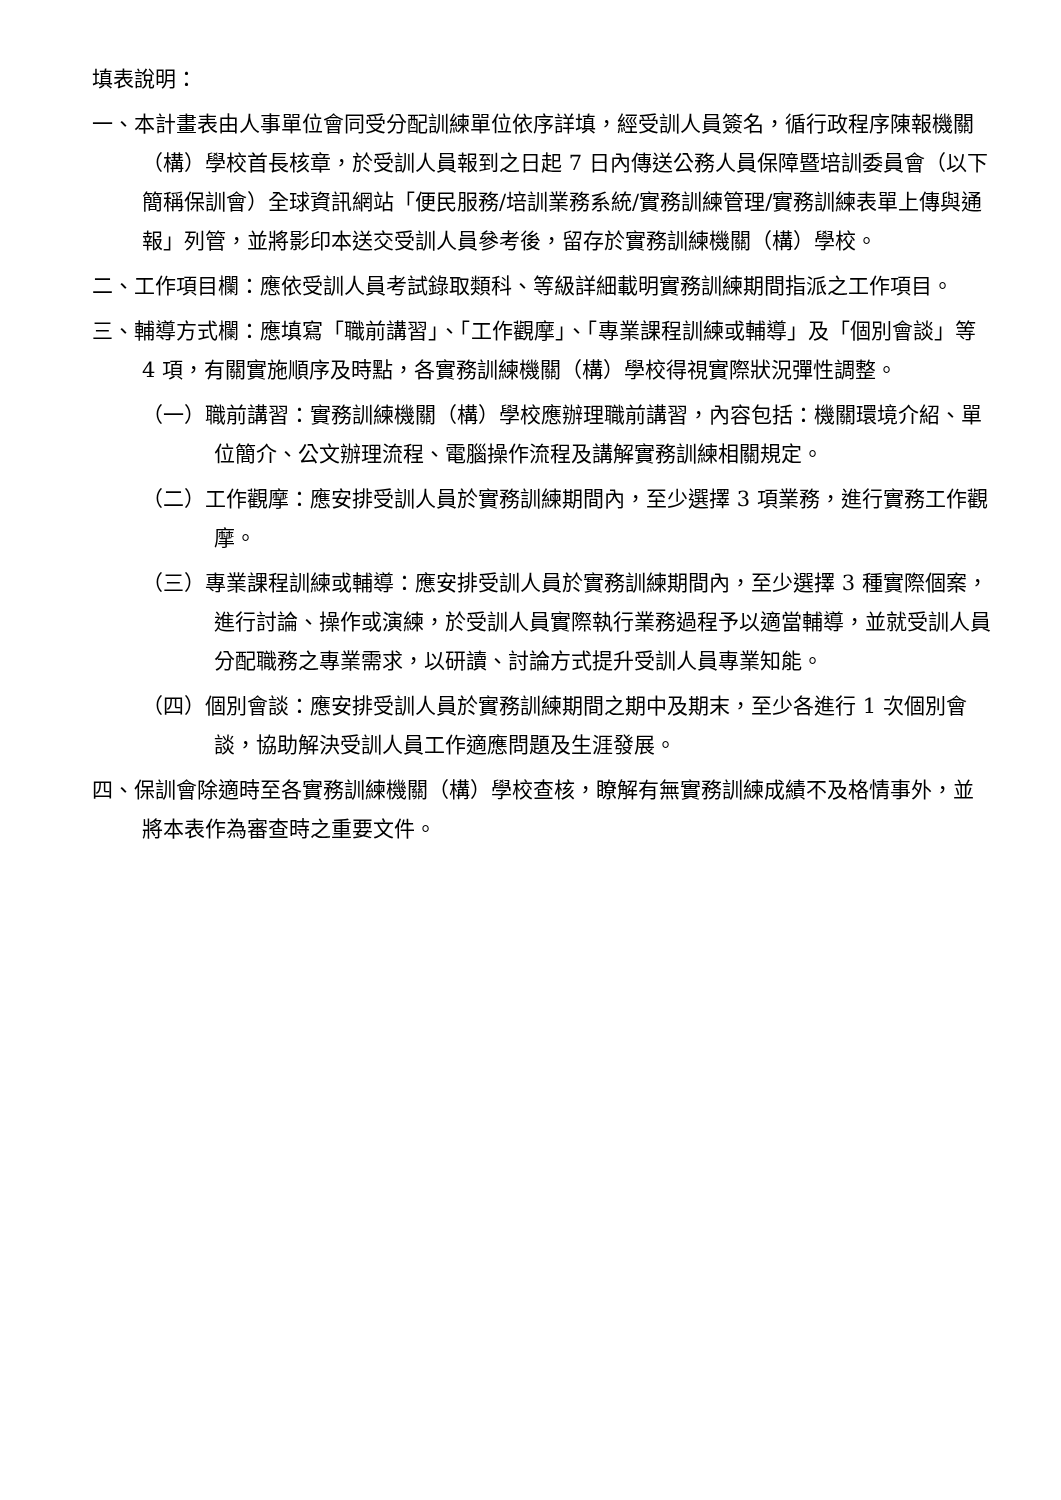填表說明：
一、本計畫表由人事單位會同受分配訓練單位依序詳填，經受訓人員簽名，循行政程序陳報機關（構）學校首長核章，於受訓人員報到之日起 7 日內傳送公務人員保障暨培訓委員會（以下簡稱保訓會）全球資訊網站「便民服務/培訓業務系統/實務訓練管理/實務訓練表單上傳與通報」列管，並將影印本送交受訓人員參考後，留存於實務訓練機關（構）學校。
二、工作項目欄：應依受訓人員考試錄取類科、等級詳細載明實務訓練期間指派之工作項目。
三、輔導方式欄：應填寫「職前講習」、「工作觀摩」、「專業課程訓練或輔導」及「個別會談」等 4 項，有關實施順序及時點，各實務訓練機關（構）學校得視實際狀況彈性調整。
（一）職前講習：實務訓練機關（構）學校應辦理職前講習，內容包括：機關環境介紹、單位簡介、公文辦理流程、電腦操作流程及講解實務訓練相關規定。
（二）工作觀摩：應安排受訓人員於實務訓練期間內，至少選擇 3 項業務，進行實務工作觀摩。
（三）專業課程訓練或輔導：應安排受訓人員於實務訓練期間內，至少選擇 3 種實際個案，進行討論、操作或演練，於受訓人員實際執行業務過程予以適當輔導，並就受訓人員分配職務之專業需求，以研讀、討論方式提升受訓人員專業知能。
（四）個別會談：應安排受訓人員於實務訓練期間之期中及期末，至少各進行 1 次個別會談，協助解決受訓人員工作適應問題及生涯發展。
四、保訓會除適時至各實務訓練機關（構）學校查核，瞭解有無實務訓練成績不及格情事外，並將本表作為審查時之重要文件。